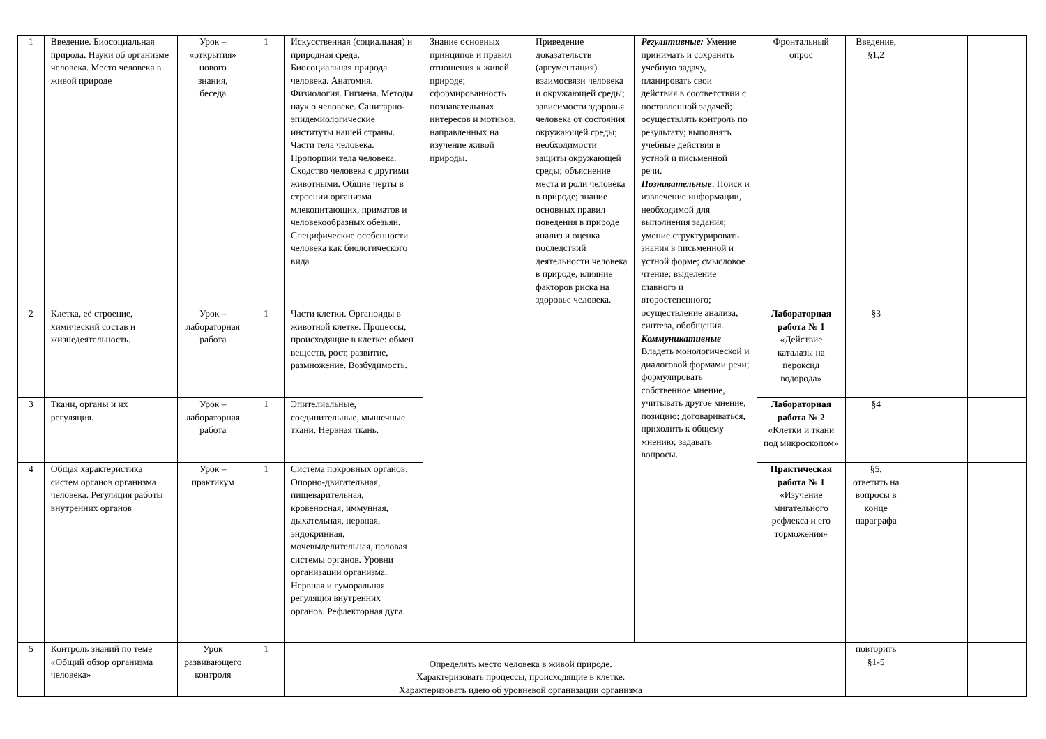| 1 | Введение. Биосоциальная природа. Науки об организме человека. Место человека в живой природе | Урок – «открытия» нового знания, беседа | 1 | Искусственная (социальная) и природная среда. Биосоциальная природа человека. Анатомия. Физиология. Гигиена. Методы наук о человеке. Санитарно-эпидемиологические институты нашей страны. Части тела человека. Пропорции тела человека. Сходство человека с другими животными. Общие черты в строении организма млекопитающих, приматов и человекообразных обезьян. Специфические особенности человека как биологического вида | Знание основных принципов и правил отношения к живой природе; сформированность познавательных интересов и мотивов, направленных на изучение живой природы. | Приведение доказательств (аргументация) взаимосвязи человека и окружающей среды; зависимости здоровья человека от состояния окружающей среды; необходимости защиты окружающей среды; объяснение места и роли человека в природе; знание основных правил поведения в природе анализ и оценка последствий деятельности человека в природе, влияние факторов риска на здоровье человека. | Регулятивные: Умение принимать и сохранять учебную задачу, планировать свои действия в соответствии с поставленной задачей; осуществлять контроль по результату; выполнять учебные действия в устной и письменной речи. Познавательные : Поиск и извлечение информации, необходимой для выполнения задания; умение структурировать знания в письменной и устной форме; смысловое чтение; выделение главного и второстепенного; осуществление анализа, синтеза, обобщения. Коммуникативные Владеть монологической и диалоговой формами речи; формулировать собственное мнение, учитывать другое мнение, позицию; договариваться, приходить к общему мнению; задавать вопросы. | Фронтальный опрос | Введение, §1,2 | | |
| 2 | Клетка, её строение, химический состав и жизнедеятельность. | Урок – лабораторная работа | 1 | Части клетки. Органоиды в животной клетке. Процессы, происходящие в клетке: обмен веществ, рост, развитие, размножение. Возбудимость. | | | | Лабораторная работа № 1 «Действие каталазы на пероксид водорода» | §3 | | |
| 3 | Ткани, органы и их регуляция. | Урок – лабораторная работа | 1 | Эпителиальные, соединительные, мышечные ткани. Нервная ткань. | | | | Лабораторная работа № 2 «Клетки и ткани под микроскопом» | §4 | | |
| 4 | Общая характеристика систем органов организма человека. Регуляция работы внутренних органов | Урок – практикум | 1 | Система покровных органов. Опорно-двигательная, пищеварительная, кровеносная, иммунная, дыхательная, нервная, эндокринная, мочевыделительная, половая системы органов. Уровни организации организма. Нервная и гуморальная регуляция внутренних органов. Рефлекторная дуга. | | | | Практическая работа № 1 «Изучение мигательного рефлекса и его торможения» | §5, ответить на вопросы в конце параграфа | | |
| 5 | Контроль знаний по теме «Общий обзор организма человека» | Урок развивающего контроля | 1 | Определять место человека в живой природе. Характеризовать процессы, происходящие в клетке. Характеризовать идею об уровневой организации организма | | | | | повторить §1-5 | | |